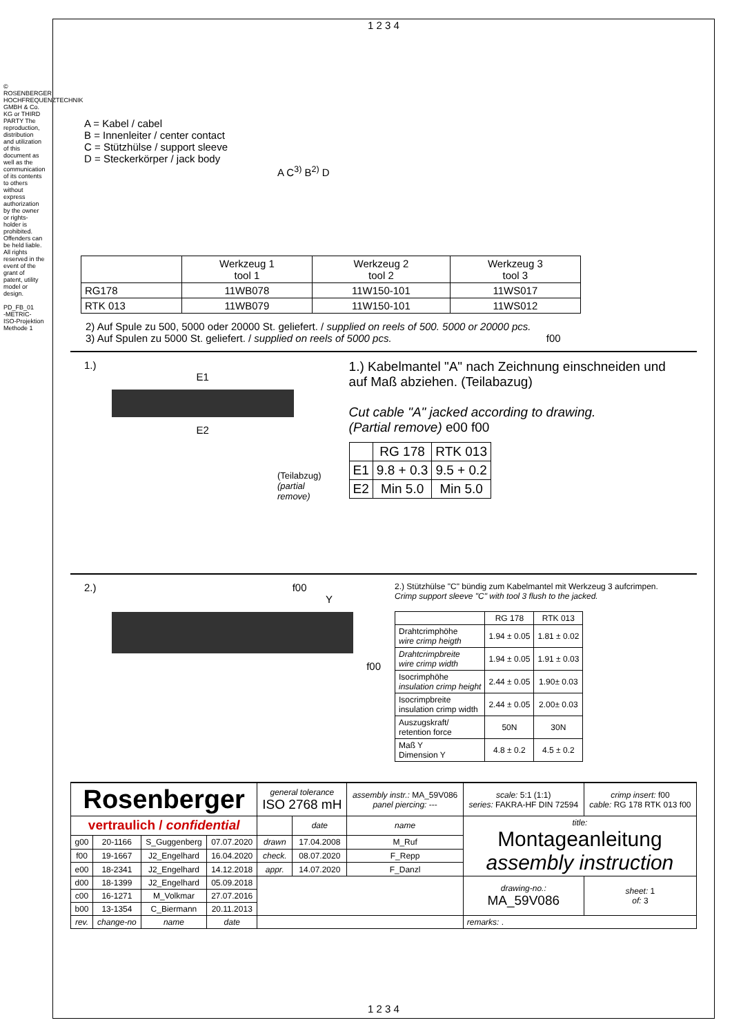© ROSENBERGER HOCHFREQUENZTECHNIK GMBH & Co. KG or THIRD PARTY The reproduction, distribution and utilization of this document as well as the communication of its contents to others without express authorization by the owner or rights-holder is prohibited. Offenders can be held liable. All rights reserved in the event of the grant of patent, utility model or design.
PD_FB_01
-METRIC-
ISO-Projektion Methode 1
1 2 3 4
A = Kabel / cabel
B = Innenleiter / center contact
C = Stützhülse / support sleeve
D = Steckerkörper / jack body
A C<sup>3)</sup> B<sup>2)</sup> D
| | Werkzeug 1 tool 1 | Werkzeug 2 tool 2 | Werkzeug 3 tool 3 |
| --- | --- | --- | --- |
| RG178 | 11WB078 | 11W150-101 | 11WS017 |
| RTK 013 | 11WB079 | 11W150-101 | 11WS012 |
2) Auf Spule zu 500, 5000 oder 20000 St. geliefert. / supplied on reels of 500. 5000 or 20000 pcs.
3) Auf Spulen zu 5000 St. geliefert. / supplied on reels of 5000 pcs. f00
1.)
E1
E2
(Teilabzug)
(partial remove)
1.) Kabelmantel "A" nach Zeichnung einschneiden und auf Maß abziehen. (Teilabazug)
Cut cable "A" jacked according to drawing.
(Partial remove) e00 f00
| | RG 178 | RTK 013 |
| --- | --- | --- |
| E1 | 9.8 + 0.3 | 9.5 + 0.2 |
| E2 | Min 5.0 | Min 5.0 |
2.) f00
Y
f00
2.) Stützhülse "C" bündig zum Kabelmantel mit Werkzeug 3 aufcrimpen.
Crimp support sleeve "C" with tool 3 flush to the jacked.
| | RG 178 | RTK 013 |
| --- | --- | --- |
| Drahtcrimphöhe wire crimp heigth | 1.94 ± 0.05 | 1.81 ± 0.02 |
| Drahtcrimpbreite wire crimp width | 1.94 ± 0.05 | 1.91 ± 0.03 |
| Isocrimphöhe insulation crimp height | 2.44 ± 0.05 | 1.90± 0.03 |
| Isocrimpbreite insulation crimp width | 2.44 ± 0.05 | 2.00± 0.03 |
| Auszugskraft/ retention force | 50N | 30N |
| Maß Y Dimension Y | 4.8 ± 0.2 | 4.5 ± 0.2 |
| Rosenberger | | | | general tolerance ISO 2768 mH | | assembly instr.: MA_59V086 panel piercing: --- | scale: 5:1 (1:1) series: FAKRA-HF DIN 72594 | crimp insert: f00 cable: RG 178 RTK 013 f00 |
| vertraulich / confidential | | | | | date | name | title: Montageanleitung assembly instruction | |
| g00 | 20-1166 | S_Guggenberg | 07.07.2020 | drawn | 17.04.2008 | M_Ruf | | |
| f00 | 19-1667 | J2_Engelhard | 16.04.2020 | check. | 08.07.2020 | F_Repp | | |
| e00 | 18-2341 | J2_Engelhard | 14.12.2018 | appr. | 14.07.2020 | F_Danzl | | |
| d00 | 18-1399 | J2_Engelhard | 05.09.2018 | | | | drawing-no.: MA_59V086 | sheet: 1 of: 3 |
| c00 | 16-1271 | M_Volkmar | 27.07.2016 | | | | | |
| b00 | 13-1354 | C_Biermann | 20.11.2013 | | | | | |
| rev. | change-no | name | date | | | | remarks: . | |
1 2 3 4